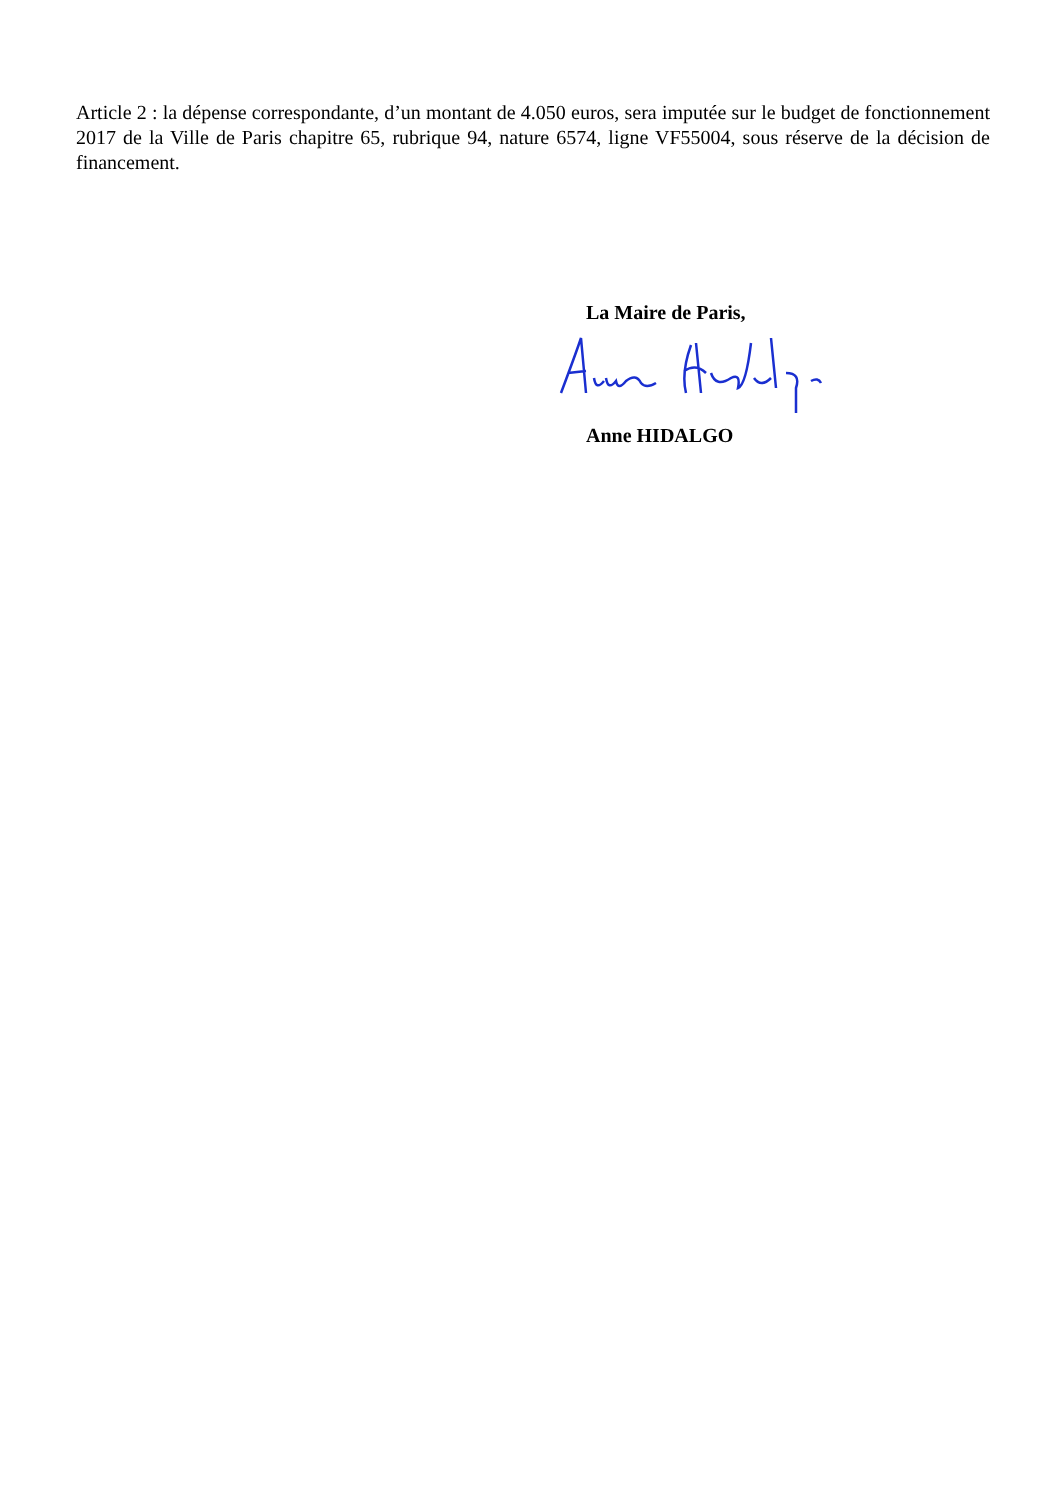Article 2 : la dépense correspondante, d’un montant de 4.050 euros, sera imputée sur le budget de fonctionnement 2017 de la Ville de Paris chapitre 65, rubrique 94, nature 6574, ligne VF55004, sous réserve de la décision de financement.
La Maire de Paris,
Anne HIDALGO